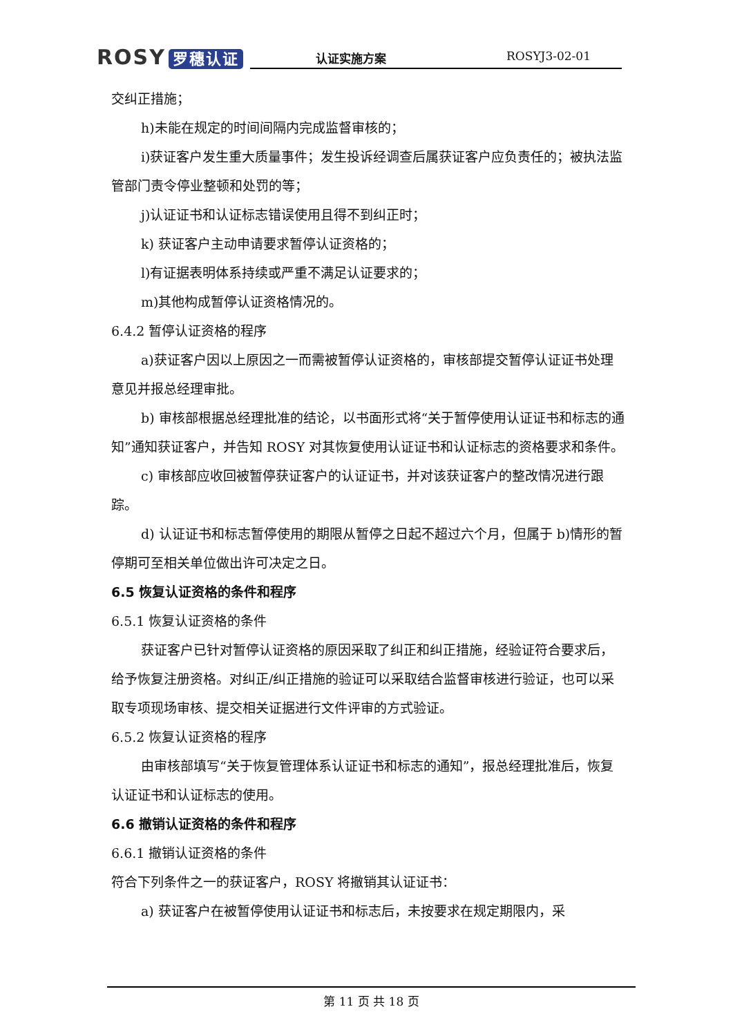ROSY 罗穗认证
认证实施方案 ROSYJ3-02-01
交纠正措施；
h)未能在规定的时间间隔内完成监督审核的；
i)获证客户发生重大质量事件；发生投诉经调查后属获证客户应负责任的；被执法监管部门责令停业整顿和处罚的等；
j)认证证书和认证标志错误使用且得不到纠正时；
k) 获证客户主动申请要求暂停认证资格的；
l)有证据表明体系持续或严重不满足认证要求的；
m)其他构成暂停认证资格情况的。
6.4.2 暂停认证资格的程序
a)获证客户因以上原因之一而需被暂停认证资格的，审核部提交暂停认证证书处理意见并报总经理审批。
b) 审核部根据总经理批准的结论，以书面形式将“关于暂停使用认证证书和标志的通知”通知获证客户，并告知 ROSY 对其恢复使用认证证书和认证标志的资格要求和条件。
c) 审核部应收回被暂停获证客户的认证证书，并对该获证客户的整改情况进行跟踪。
d) 认证证书和标志暂停使用的期限从暂停之日起不超过六个月，但属于 b)情形的暂停期可至相关单位做出许可决定之日。
6.5 恢复认证资格的条件和程序
6.5.1 恢复认证资格的条件
获证客户已针对暂停认证资格的原因采取了纠正和纠正措施，经验证符合要求后，给予恢复注册资格。对纠正/纠正措施的验证可以采取结合监督审核进行验证，也可以采取专项现场审核、提交相关证据进行文件评审的方式验证。
6.5.2 恢复认证资格的程序
由审核部填写“关于恢复管理体系认证证书和标志的通知”，报总经理批准后，恢复认证证书和认证标志的使用。
6.6 撤销认证资格的条件和程序
6.6.1 撤销认证资格的条件
符合下列条件之一的获证客户，ROSY 将撤销其认证证书：
a) 获证客户在被暂停使用认证证书和标志后，未按要求在规定期限内，采
第 11 页 共 18 页